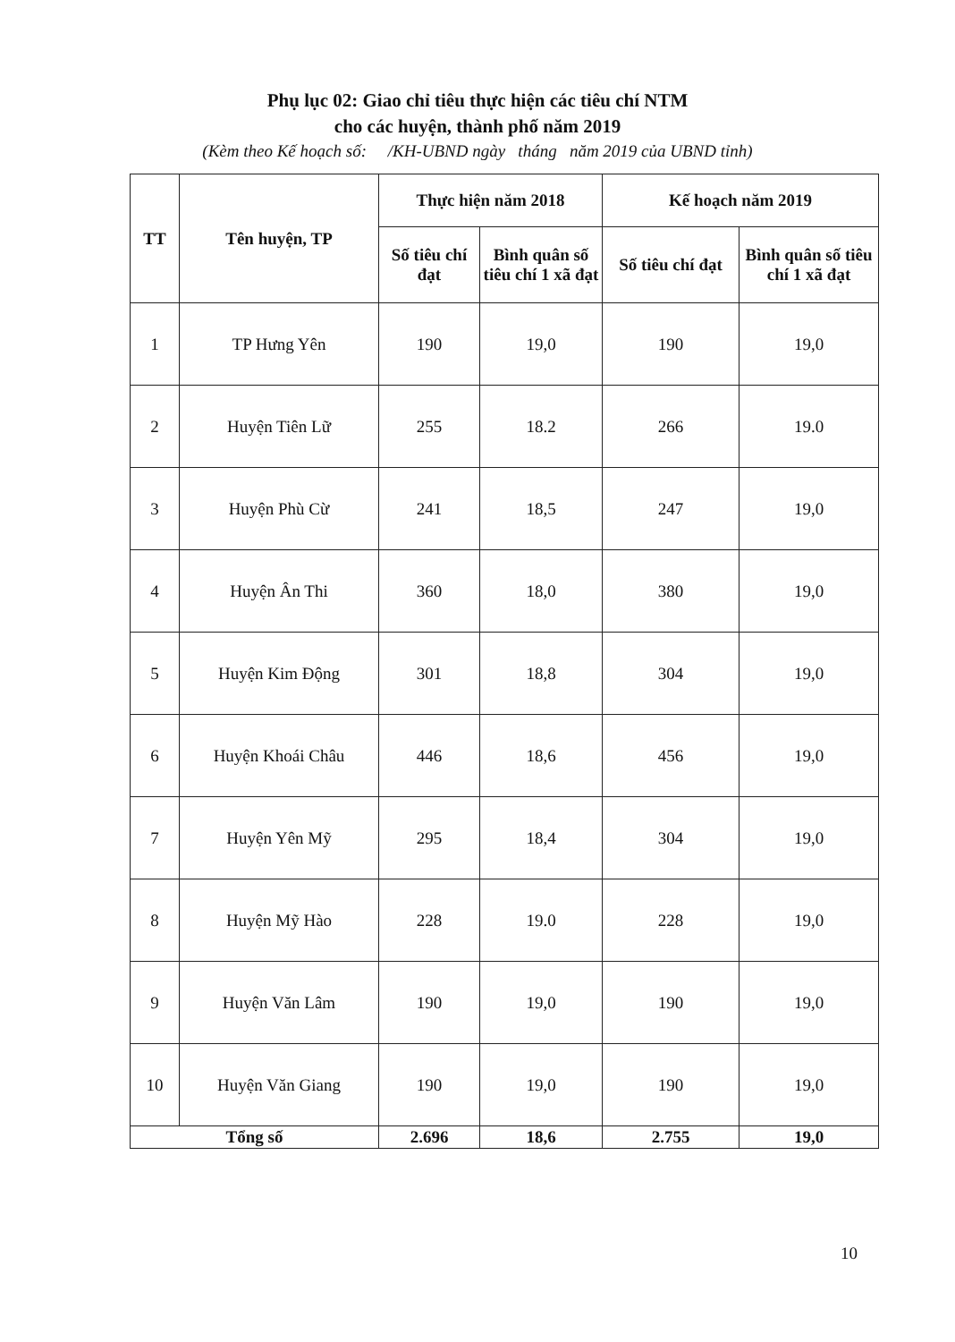Phụ lục 02: Giao chỉ tiêu thực hiện các tiêu chí NTM
cho các huyện, thành phố năm 2019
(Kèm theo Kế hoạch số: /KH-UBND ngày tháng năm 2019 của UBND tỉnh)
| TT | Tên huyện, TP | Thực hiện năm 2018 | | Kế hoạch năm 2019 | |
| --- | --- | --- | --- | --- | --- |
| | | Số tiêu chí đạt | Bình quân số tiêu chí 1 xã đạt | Số tiêu chí đạt | Bình quân số tiêu chí 1 xã đạt |
| 1 | TP Hưng Yên | 190 | 19,0 | 190 | 19,0 |
| 2 | Huyện Tiên Lữ | 255 | 18.2 | 266 | 19.0 |
| 3 | Huyện Phù Cừ | 241 | 18,5 | 247 | 19,0 |
| 4 | Huyện Ân Thi | 360 | 18,0 | 380 | 19,0 |
| 5 | Huyện Kim Động | 301 | 18,8 | 304 | 19,0 |
| 6 | Huyện Khoái Châu | 446 | 18,6 | 456 | 19,0 |
| 7 | Huyện Yên Mỹ | 295 | 18,4 | 304 | 19,0 |
| 8 | Huyện Mỹ Hào | 228 | 19.0 | 228 | 19,0 |
| 9 | Huyện Văn Lâm | 190 | 19,0 | 190 | 19,0 |
| 10 | Huyện Văn Giang | 190 | 19,0 | 190 | 19,0 |
| Tổng số | | 2.696 | 18,6 | 2.755 | 19,0 |
10